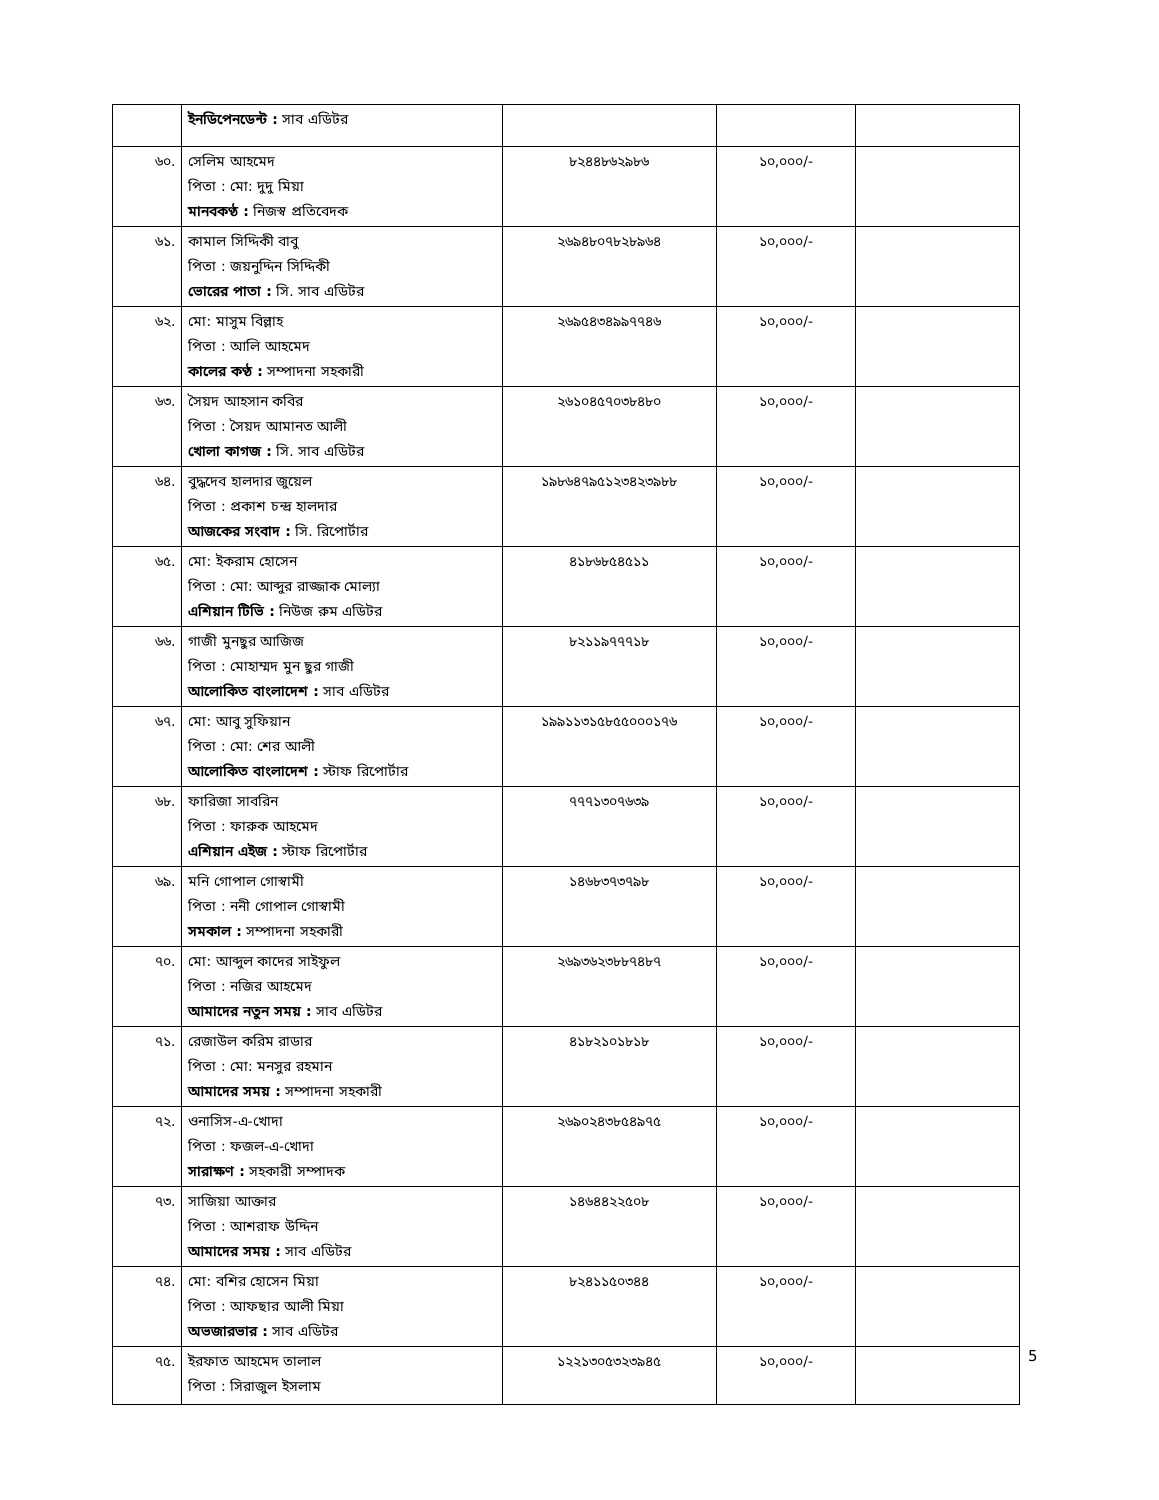| | ইনডিপেনডেন্ট : সাব এডিটর | | | |
| ৬০. | সেলিম আহমেদ পিতা : মো: দুদু মিয়া মানবকণ্ঠ : নিজস্ব প্রতিবেদক | ৮২৪৪৮৬২৯৮৬ | ১০,০০০/- | |
| ৬১. | কামাল সিদ্দিকী বাবু পিতা : জয়নুদ্দিন সিদ্দিকী ভোরের পাতা : সি. সাব এডিটর | ২৬৯৪৮০৭৮২৮৯৬৪ | ১০,০০০/- | |
| ৬২. | মো: মাসুম বিল্লাহ পিতা : আলি আহমেদ কালের কণ্ঠ : সম্পাদনা সহকারী | ২৬৯৫৪৩৪৯৯৭৭৪৬ | ১০,০০০/- | |
| ৬৩. | সৈয়দ আহসান কবির পিতা : সৈয়দ আমানত আলী খোলা কাগজ : সি. সাব এডিটর | ২৬১০৪৫৭০৩৮৪৮০ | ১০,০০০/- | |
| ৬৪. | বুদ্ধদেব হালদার জুয়েল পিতা : প্রকাশ চন্দ্র হালদার আজকের সংবাদ : সি. রিপোর্টার | ১৯৮৬৪৭৯৫১২৩৪২৩৯৮৮ | ১০,০০০/- | |
| ৬৫. | মো: ইকরাম হোসেন পিতা : মো: আব্দুর রাজ্জাক মোল্যা এশিয়ান টিভি : নিউজ রুম এডিটর | ৪১৮৬৮৫৪৫১১ | ১০,০০০/- | |
| ৬৬. | গাজী মুনছুর আজিজ পিতা : মোহাম্মদ মুন ছুর গাজী আলোকিত বাংলাদেশ : সাব এডিটর | ৮২১১৯৭৭৭১৮ | ১০,০০০/- | |
| ৬৭. | মো: আবু সুফিয়ান পিতা : মো: শের আলী আলোকিত বাংলাদেশ : স্টাফ রিপোর্টার | ১৯৯১১৩১৫৮৫৫০০০১৭৬ | ১০,০০০/- | |
| ৬৮. | ফারিজা সাবরিন পিতা : ফারুক আহমেদ এশিয়ান এইজ : স্টাফ রিপোর্টার | ৭৭৭১৩০৭৬৩৯ | ১০,০০০/- | |
| ৬৯. | মনি গোপাল গোস্বামী পিতা : ননী গোপাল গোস্বামী সমকাল : সম্পাদনা সহকারী | ১৪৬৮৩৭৩৭৯৮ | ১০,০০০/- | |
| ৭০. | মো: আব্দুল কাদের সাইফুল পিতা : নজির আহমেদ আমাদের নতুন সময় : সাব এডিটর | ২৬৯৩৬২৩৮৮৭৪৮৭ | ১০,০০০/- | |
| ৭১. | রেজাউল করিম রাডার পিতা : মো: মনসুর রহমান আমাদের সময় : সম্পাদনা সহকারী | ৪১৮২১০১৮১৮ | ১০,০০০/- | |
| ৭২. | ওনাসিস-এ-খোদা পিতা : ফজল-এ-খোদা সারাক্ষণ : সহকারী সম্পাদক | ২৬৯০২৪৩৮৫৪৯৭৫ | ১০,০০০/- | |
| ৭৩. | সাজিয়া আক্তার পিতা : আশরাফ উদ্দিন আমাদের সময় : সাব এডিটর | ১৪৬৪৪২২৫০৮ | ১০,০০০/- | |
| ৭৪. | মো: বশির হোসেন মিয়া পিতা : আফছার আলী মিয়া অভজারভার : সাব এডিটর | ৮২৪১১৫০৩৪৪ | ১০,০০০/- | |
| ৭৫. | ইরফাত আহমেদ তালাল পিতা : সিরাজুল ইসলাম | ১২২১৩০৫৩২৩৯৪৫ | ১০,০০০/- | |
5